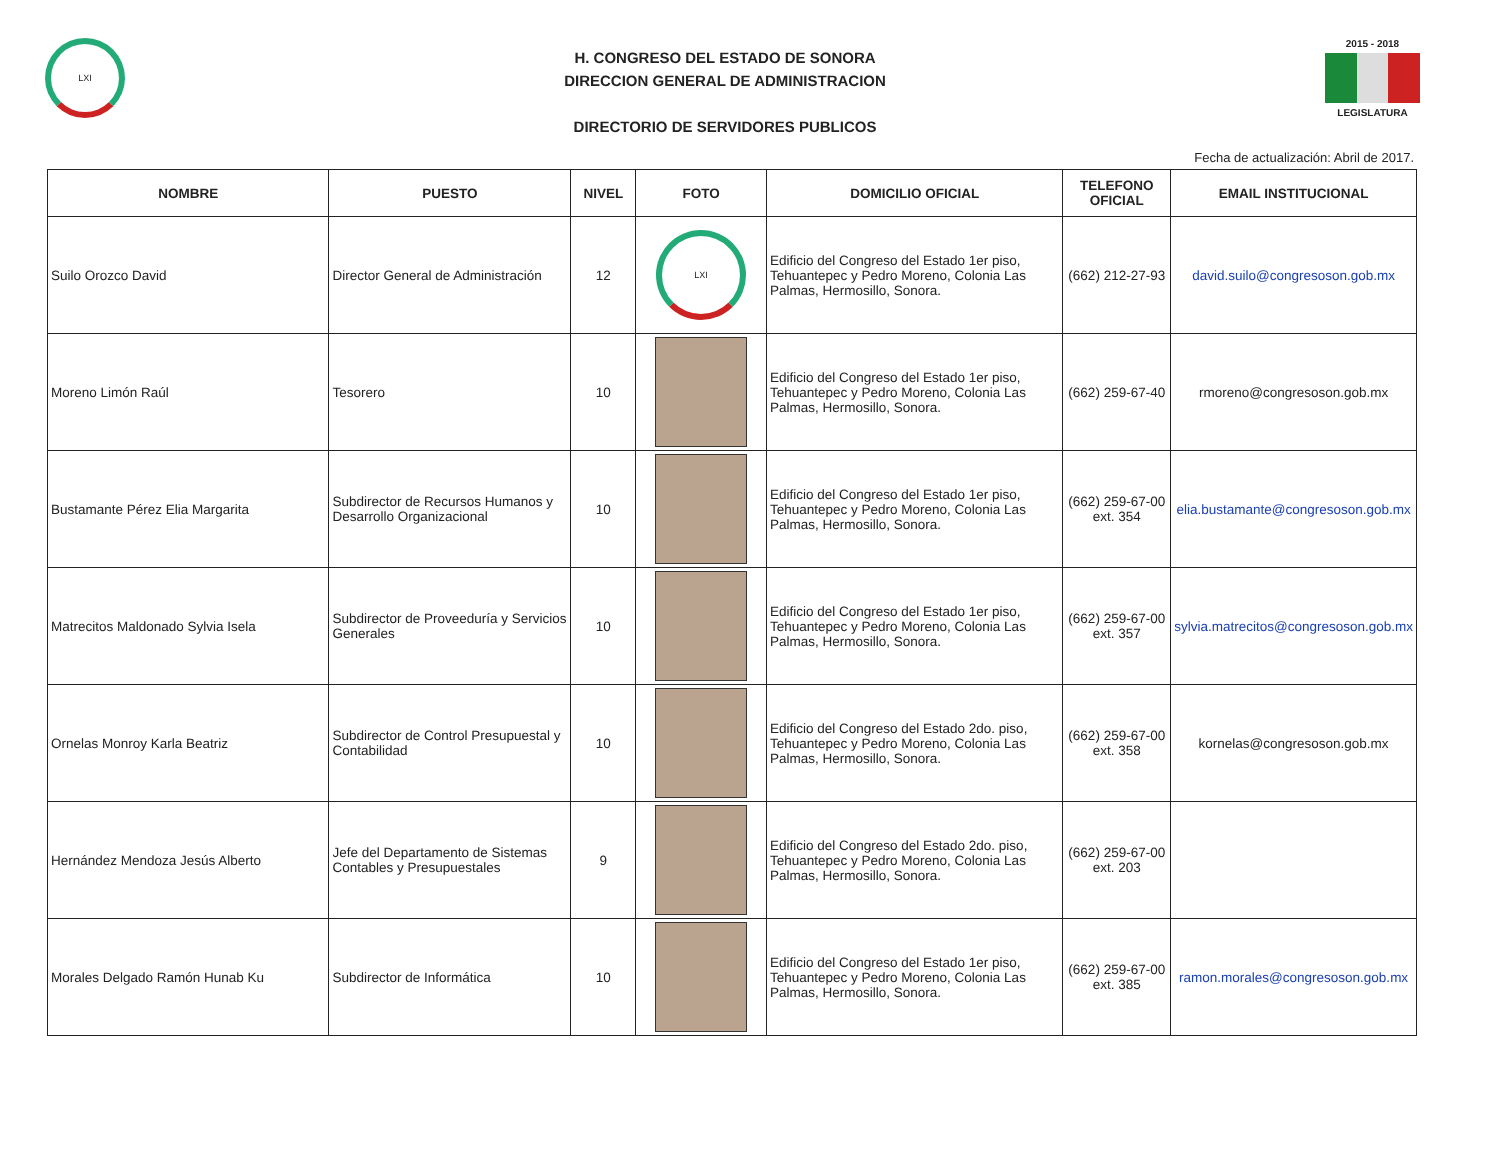LXI
H. CONGRESO DEL ESTADO DE SONORA
DIRECCION GENERAL DE ADMINISTRACION
DIRECTORIO DE SERVIDORES PUBLICOS
2015 - 2018
LEGISLATURA
Fecha de actualización: Abril de 2017.
| NOMBRE | PUESTO | NIVEL | FOTO | DOMICILIO OFICIAL | TELEFONO OFICIAL | EMAIL INSTITUCIONAL |
| --- | --- | --- | --- | --- | --- | --- |
| Suilo Orozco David | Director General de Administración | 12 | LXI | Edificio del Congreso del Estado 1er piso, Tehuantepec y Pedro Moreno, Colonia Las Palmas, Hermosillo, Sonora. | (662) 212-27-93 | david.suilo@congresoson.gob.mx |
| Moreno Limón Raúl | Tesorero | 10 | | Edificio del Congreso del Estado 1er piso, Tehuantepec y Pedro Moreno, Colonia Las Palmas, Hermosillo, Sonora. | (662) 259-67-40 | rmoreno@congresoson.gob.mx |
| Bustamante Pérez Elia Margarita | Subdirector de Recursos Humanos y Desarrollo Organizacional | 10 | | Edificio del Congreso del Estado 1er piso, Tehuantepec y Pedro Moreno, Colonia Las Palmas, Hermosillo, Sonora. | (662) 259-67-00 ext. 354 | elia.bustamante@congresoson.gob.mx |
| Matrecitos Maldonado Sylvia Isela | Subdirector de Proveeduría y Servicios Generales | 10 | | Edificio del Congreso del Estado 1er piso, Tehuantepec y Pedro Moreno, Colonia Las Palmas, Hermosillo, Sonora. | (662) 259-67-00 ext. 357 | sylvia.matrecitos@congresoson.gob.mx |
| Ornelas Monroy Karla Beatriz | Subdirector de Control Presupuestal y Contabilidad | 10 | | Edificio del Congreso del Estado 2do. piso, Tehuantepec y Pedro Moreno, Colonia Las Palmas, Hermosillo, Sonora. | (662) 259-67-00 ext. 358 | kornelas@congresoson.gob.mx |
| Hernández Mendoza Jesús Alberto | Jefe del Departamento de Sistemas Contables y Presupuestales | 9 | | Edificio del Congreso del Estado 2do. piso, Tehuantepec y Pedro Moreno, Colonia Las Palmas, Hermosillo, Sonora. | (662) 259-67-00 ext. 203 | |
| Morales Delgado Ramón Hunab Ku | Subdirector de Informática | 10 | | Edificio del Congreso del Estado 1er piso, Tehuantepec y Pedro Moreno, Colonia Las Palmas, Hermosillo, Sonora. | (662) 259-67-00 ext. 385 | ramon.morales@congresoson.gob.mx |